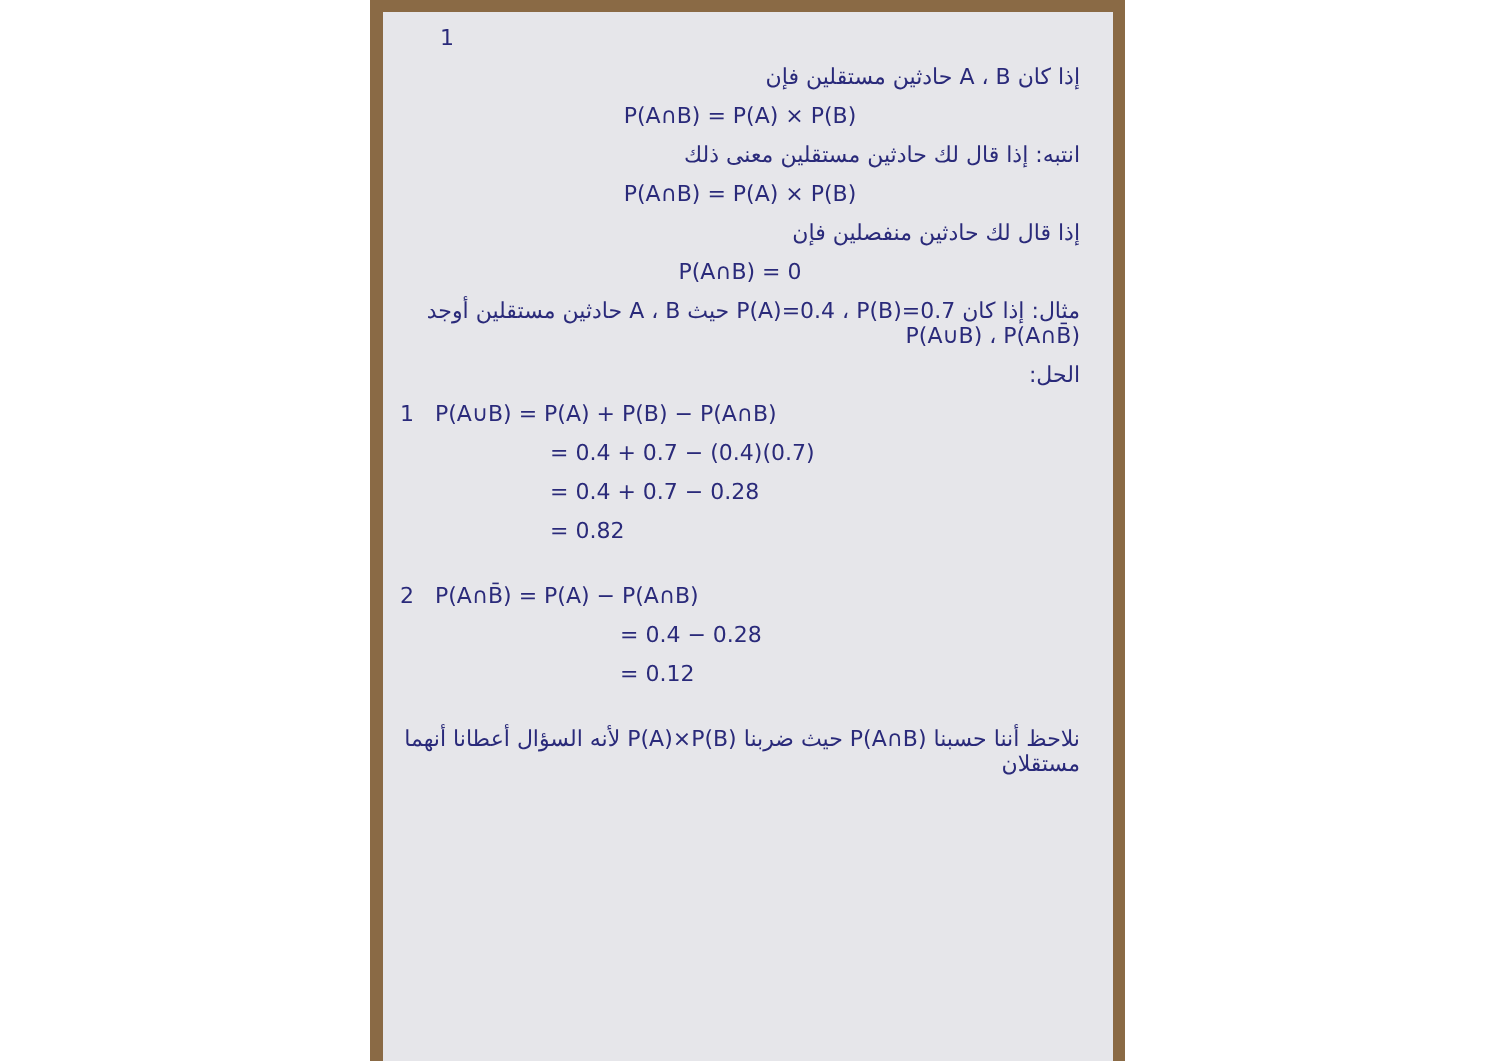1
إذا كان A ، B حادثين مستقلين فإن
P(A∩B) = P(A) × P(B)
انتبه: إذا قال لك حادثين مستقلين معنى ذلك
P(A∩B) = P(A) × P(B)
إذا قال لك حادثين منفصلين فإن
P(A∩B) = 0
مثال: إذا كان P(A)=0.4 ، P(B)=0.7 حيث A ، B حادثين مستقلين أوجد P(A∪B) ، P(A∩B̄)
الحل:
1 P(A∪B) = P(A) + P(B) − P(A∩B)
= 0.4 + 0.7 − (0.4)(0.7)
= 0.4 + 0.7 − 0.28
= 0.82
2 P(A∩B̄) = P(A) − P(A∩B)
= 0.4 − 0.28
= 0.12
نلاحظ أننا حسبنا P(A∩B) حيث ضربنا P(A)×P(B) لأنه السؤال أعطانا أنهما مستقلان